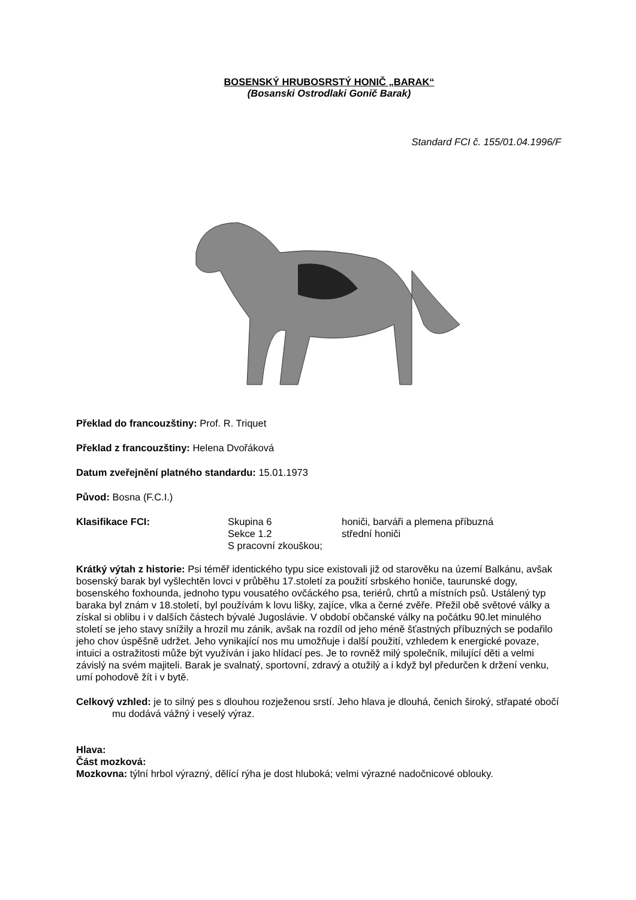BOSENSKÝ HRUBOSRSTÝ HONIČ „BARAK“
(Bosanski Ostrodlaki Gonič Barak)
Standard FCI č. 155/01.04.1996/F
Překlad do francouzštiny: Prof. R. Triquet
Překlad z francouzštiny: Helena Dvořáková
Datum zveřejnění platného standardu: 15.01.1973
Původ: Bosna (F.C.I.)
| Klasifikace FCI: | Skupina 6 | honiči, barváři a plemena příbuzná |
| | Sekce 1.2 | střední honiči |
| | S pracovní zkouškou; | |
Krátký výtah z historie: Psi téměř identického typu sice existovali již od starověku na území Balkánu, avšak bosenský barak byl vyšlechtěn lovci v průběhu 17.století za použití srbského honiče, taurunské dogy, bosenského foxhounda, jednoho typu vousatého ovčáckého psa, teriérů, chrtů a místních psů. Ustálený typ baraka byl znám v 18.století, byl používám k lovu lišky, zajíce, vlka a černé zvěře. Přežil obě světové války a získal si oblibu i v dalších částech bývalé Jugoslávie. V období občanské války na počátku 90.let minulého století se jeho stavy snížily a hrozil mu zánik, avšak na rozdíl od jeho méně šťastných příbuzných se podařilo jeho chov úspěšně udržet. Jeho vynikající nos mu umožňuje i další použití, vzhledem k energické povaze, intuici a ostražitosti může být využíván i jako hlídací pes. Je to rovněž milý společník, milující děti a velmi závislý na svém majiteli. Barak je svalnatý, sportovní, zdravý a otužilý a i když byl předurčen k držení venku, umí pohodově žít i v bytě.
Celkový vzhled: je to silný pes s dlouhou rozježenou srstí. Jeho hlava je dlouhá, čenich široký, střapaté obočí mu dodává vážný i veselý výraz.
Hlava:
Část mozková:
Mozkovna: týlní hrbol výrazný, dělící rýha je dost hluboká; velmi výrazné nadočnicové oblouky.